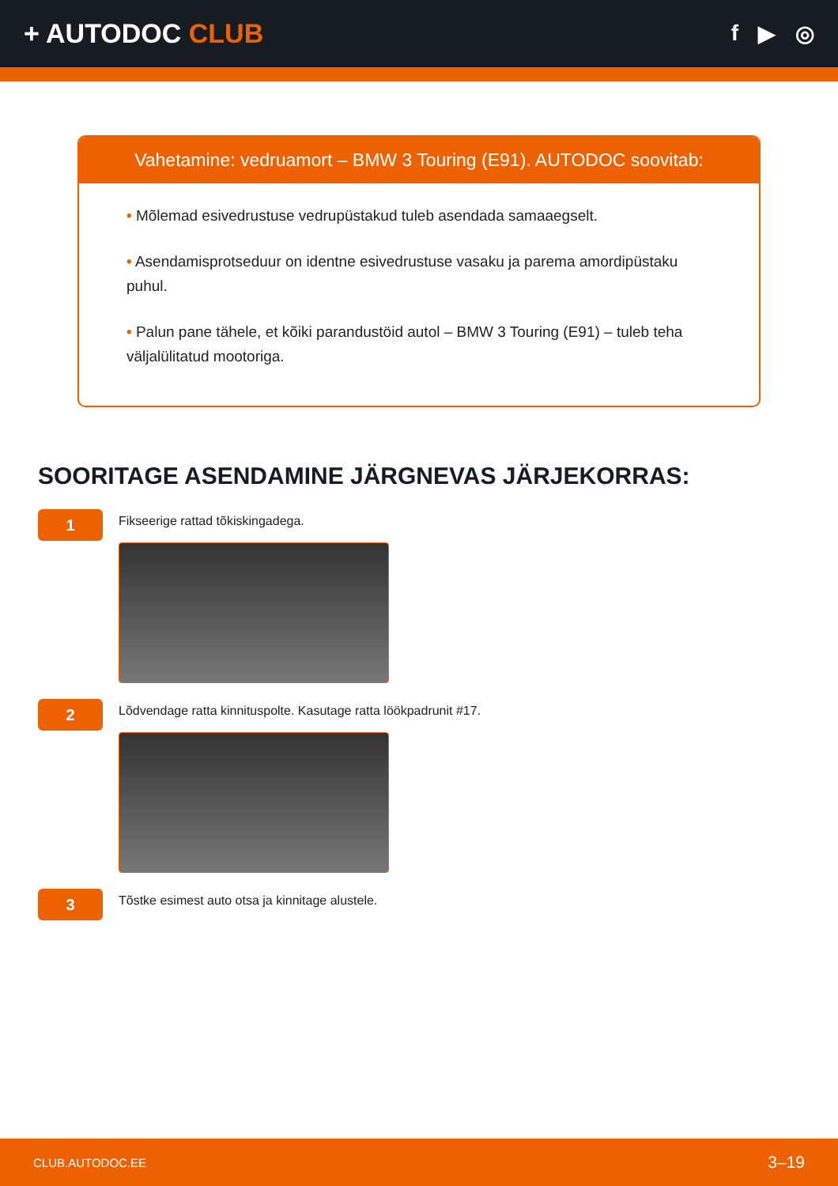+ AUTODOC CLUB
f ▶ ◎
Vahetamine: vedruamort – BMW 3 Touring (E91). AUTODOC soovitab:
• Mõlemad esivedrustuse vedrupüstakud tuleb asendada samaaegselt.
• Asendamisprotseduur on identne esivedrustuse vasaku ja parema amordipüstaku puhul.
• Palun pane tähele, et kõiki parandustöid autol – BMW 3 Touring (E91) – tuleb teha väljalülitatud mootoriga.
SOORITAGE ASENDAMINE JÄRGNEVAS JÄRJEKORRAS:
1
Fikseerige rattad tõkiskingadega.
2
Lõdvendage ratta kinnituspolte. Kasutage ratta löökpadrunit #17.
3
Tõstke esimest auto otsa ja kinnitage alustele.
CLUB.AUTODOC.EE 3–19